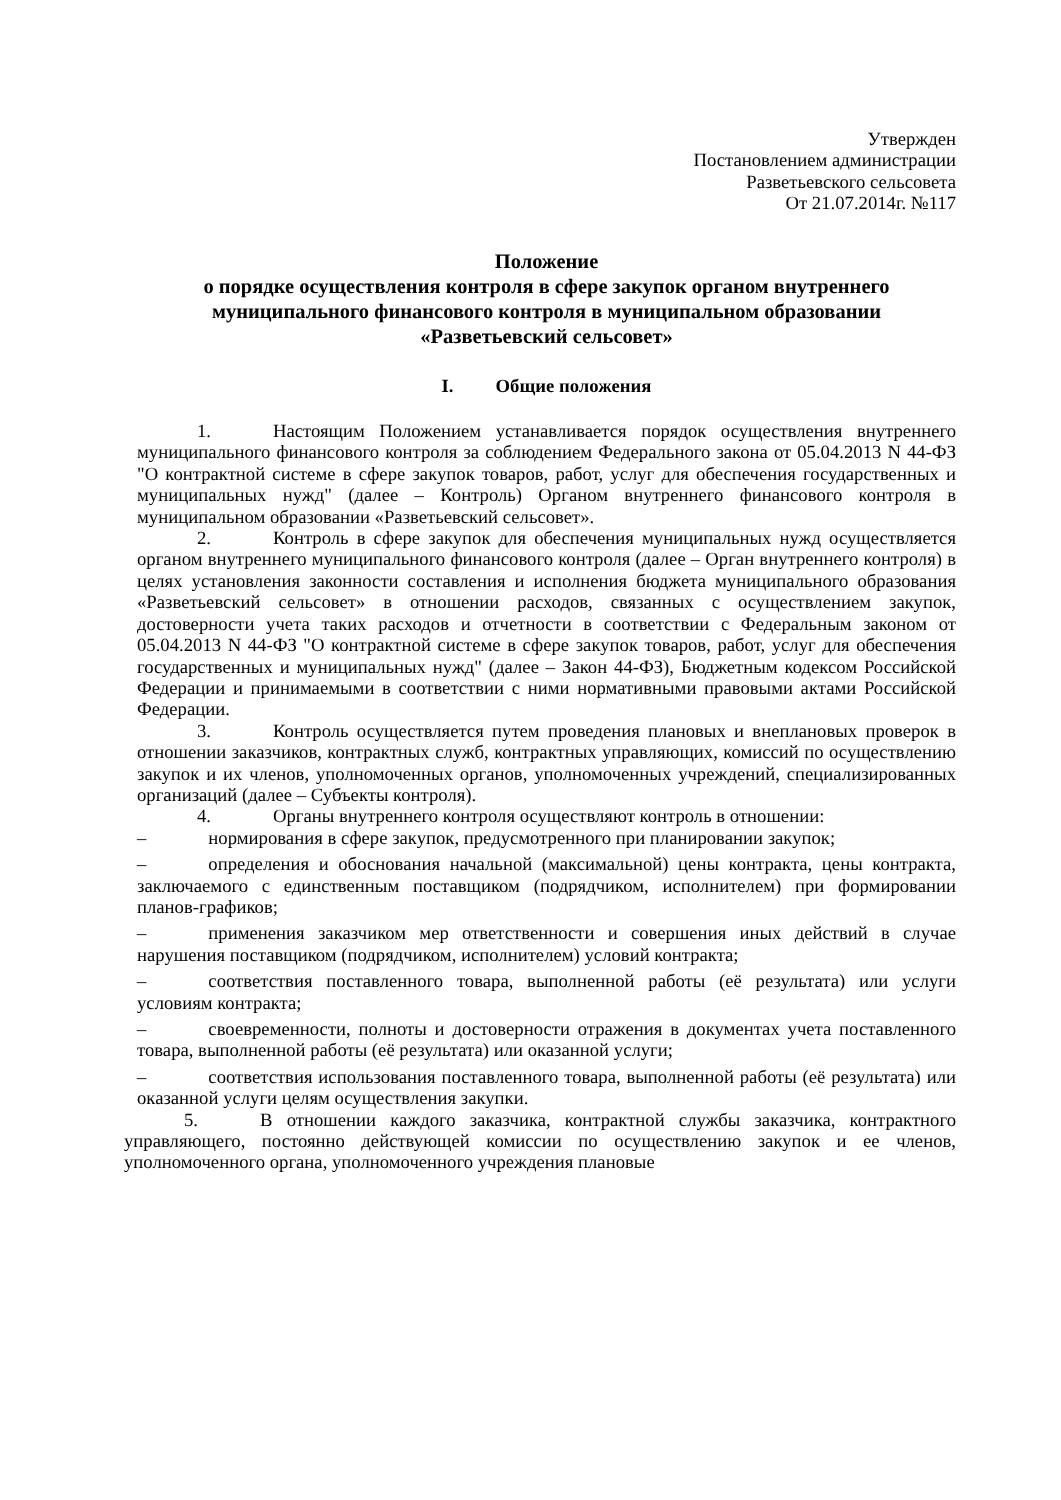Утвержден
Постановлением администрации
Разветьевского сельсовета
От 21.07.2014г. №117
Положение
о порядке осуществления контроля в сфере закупок органом внутреннего муниципального финансового контроля в муниципальном образовании «Разветьевский сельсовет»
I. Общие положения
1. Настоящим Положением устанавливается порядок осуществления внутреннего муниципального финансового контроля за соблюдением Федерального закона от 05.04.2013 N 44-ФЗ "О контрактной системе в сфере закупок товаров, работ, услуг для обеспечения государственных и муниципальных нужд" (далее – Контроль) Органом внутреннего финансового контроля в муниципальном образовании «Разветьевский сельсовет».
2. Контроль в сфере закупок для обеспечения муниципальных нужд осуществляется органом внутреннего муниципального финансового контроля (далее – Орган внутреннего контроля) в целях установления законности составления и исполнения бюджета муниципального образования «Разветьевский сельсовет» в отношении расходов, связанных с осуществлением закупок, достоверности учета таких расходов и отчетности в соответствии с Федеральным законом от 05.04.2013 N 44-ФЗ "О контрактной системе в сфере закупок товаров, работ, услуг для обеспечения государственных и муниципальных нужд" (далее – Закон 44-ФЗ), Бюджетным кодексом Российской Федерации и принимаемыми в соответствии с ними нормативными правовыми актами Российской Федерации.
3. Контроль осуществляется путем проведения плановых и внеплановых проверок в отношении заказчиков, контрактных служб, контрактных управляющих, комиссий по осуществлению закупок и их членов, уполномоченных органов, уполномоченных учреждений, специализированных организаций (далее – Субъекты контроля).
4. Органы внутреннего контроля осуществляют контроль в отношении:
– нормирования в сфере закупок, предусмотренного при планировании закупок;
– определения и обоснования начальной (максимальной) цены контракта, цены контракта, заключаемого с единственным поставщиком (подрядчиком, исполнителем) при формировании планов-графиков;
– применения заказчиком мер ответственности и совершения иных действий в случае нарушения поставщиком (подрядчиком, исполнителем) условий контракта;
– соответствия поставленного товара, выполненной работы (её результата) или услуги условиям контракта;
– своевременности, полноты и достоверности отражения в документах учета поставленного товара, выполненной работы (её результата) или оказанной услуги;
– соответствия использования поставленного товара, выполненной работы (её результата) или оказанной услуги целям осуществления закупки.
5. В отношении каждого заказчика, контрактной службы заказчика, контрактного управляющего, постоянно действующей комиссии по осуществлению закупок и ее членов, уполномоченного органа, уполномоченного учреждения плановые